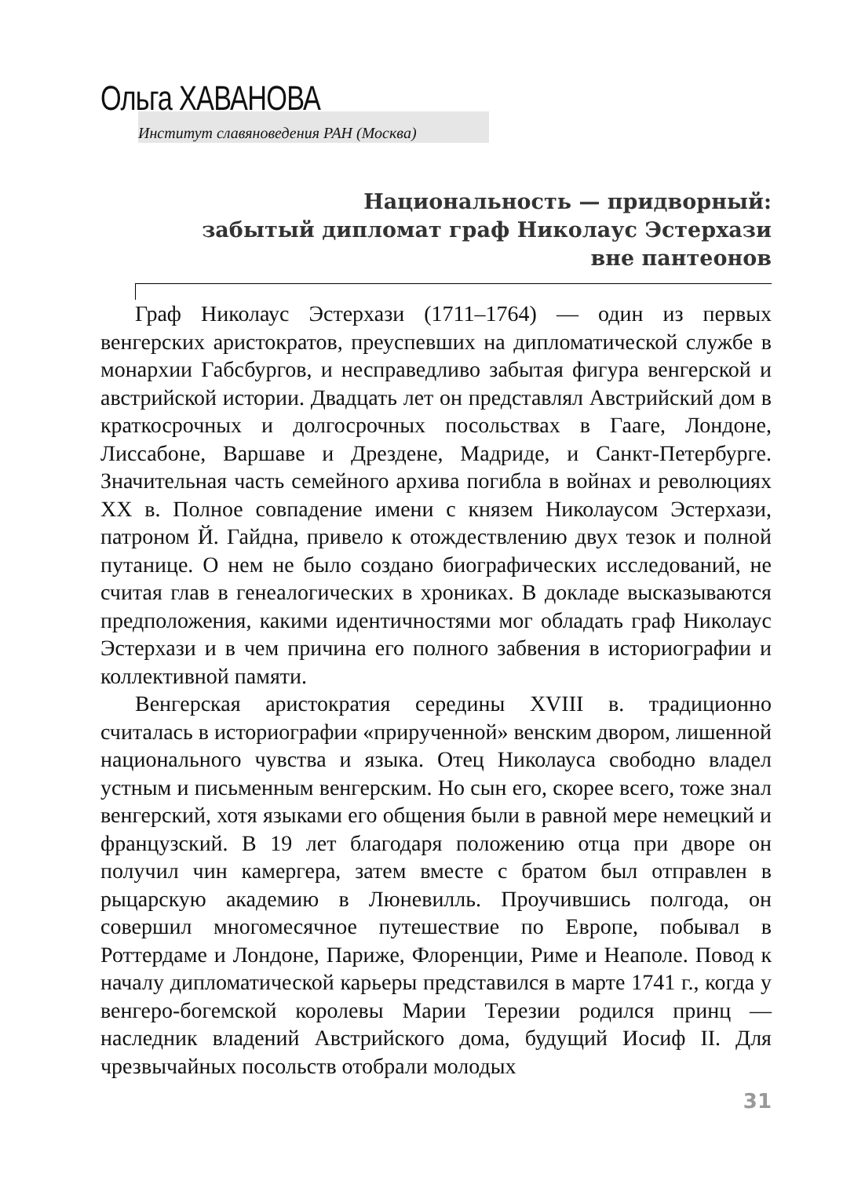Ольга ХАВАНОВА
Институт славяноведения РАН (Москва)
Национальность — придворный:
забытый дипломат граф Николаус Эстерхази
вне пантеонов
Граф Николаус Эстерхази (1711–1764) — один из первых венгерских аристократов, преуспевших на дипломатической службе в монархии Габсбургов, и несправедливо забытая фигура венгерской и австрийской истории. Двадцать лет он представлял Австрийский дом в краткосрочных и долгосрочных посольствах в Гааге, Лондоне, Лиссабоне, Варшаве и Дрездене, Мадриде, и Санкт-Петербурге. Значительная часть семейного архива погибла в войнах и революциях XX в. Полное совпадение имени с князем Николаусом Эстерхази, патроном Й. Гайдна, привело к отождествлению двух тезок и полной путанице. О нем не было создано биографических исследований, не считая глав в генеалогических в хрониках. В докладе высказываются предположения, какими идентичностями мог обладать граф Николаус Эстерхази и в чем причина его полного забвения в историографии и коллективной памяти.
Венгерская аристократия середины XVIII в. традиционно считалась в историографии «прирученной» венским двором, лишенной национального чувства и языка. Отец Николауса свободно владел устным и письменным венгерским. Но сын его, скорее всего, тоже знал венгерский, хотя языками его общения были в равной мере немецкий и французский. В 19 лет благодаря положению отца при дворе он получил чин камергера, затем вместе с братом был отправлен в рыцарскую академию в Люневилль. Проучившись полгода, он совершил многомесячное путешествие по Европе, побывал в Роттердаме и Лондоне, Париже, Флоренции, Риме и Неаполе. Повод к началу дипломатической карьеры представился в марте 1741 г., когда у венгеро-богемской королевы Марии Терезии родился принц — наследник владений Австрийского дома, будущий Иосиф II. Для чрезвычайных посольств отобрали молодых
31